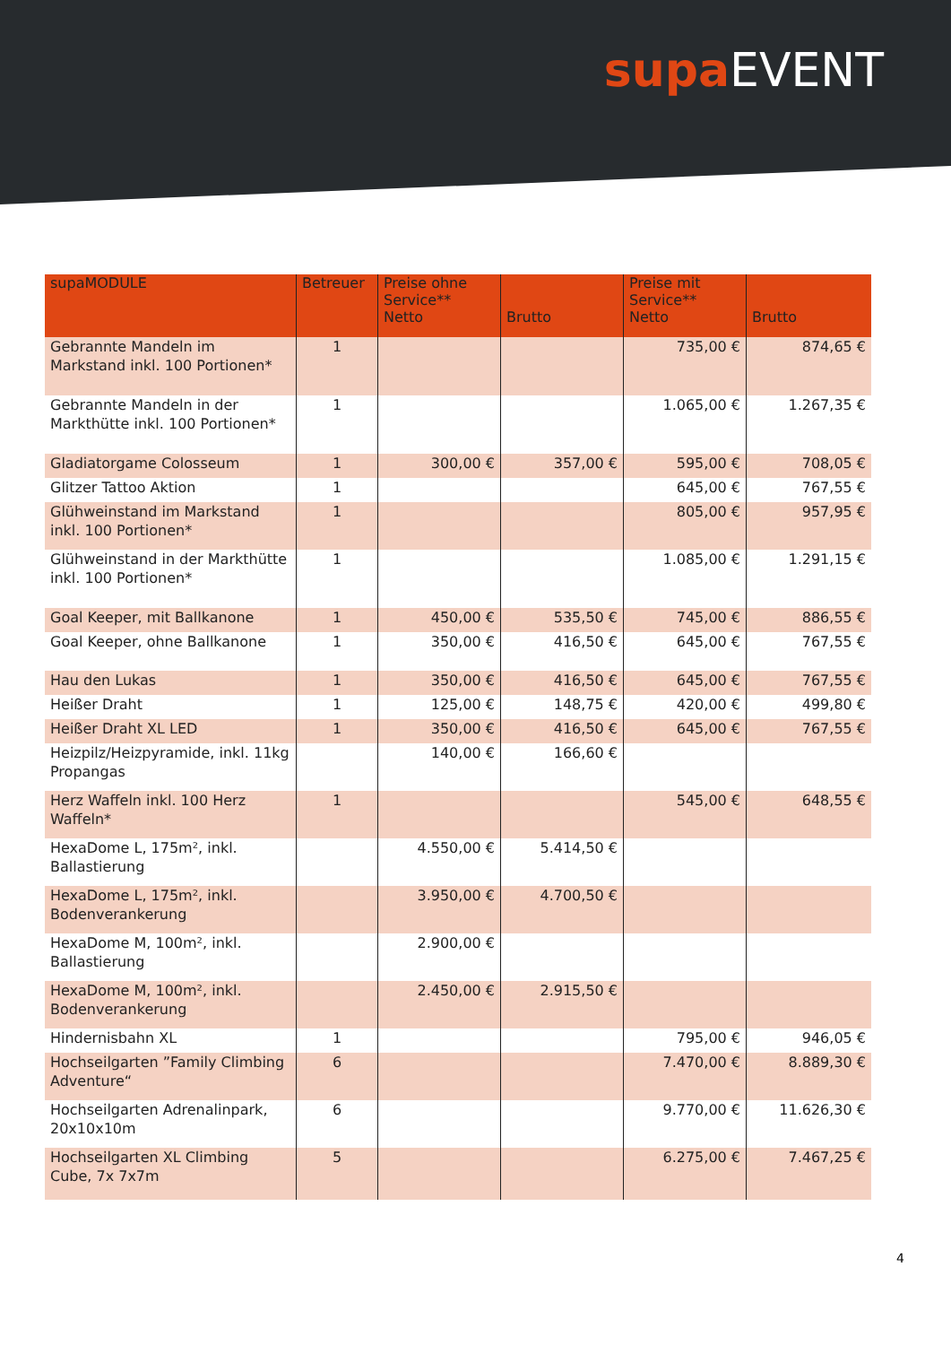supa EVENT
| supaMODULE | Betreuer | Preise ohne Service** Netto | Brutto | Preise mit Service** Netto | Brutto |
| --- | --- | --- | --- | --- | --- |
| Gebrannte Mandeln im Markstand inkl. 100 Portionen* | 1 | | | 735,00 € | 874,65 € |
| Gebrannte Mandeln in der Markthütte inkl. 100 Portionen* | 1 | | | 1.065,00 € | 1.267,35 € |
| Gladiatorgame Colosseum | 1 | 300,00 € | 357,00 € | 595,00 € | 708,05 € |
| Glitzer Tattoo Aktion | 1 | | | 645,00 € | 767,55 € |
| Glühweinstand im Markstand inkl. 100 Portionen* | 1 | | | 805,00 € | 957,95 € |
| Glühweinstand in der Markthütte inkl. 100 Portionen* | 1 | | | 1.085,00 € | 1.291,15 € |
| Goal Keeper, mit Ballkanone | 1 | 450,00 € | 535,50 € | 745,00 € | 886,55 € |
| Goal Keeper, ohne Ballkanone | 1 | 350,00 € | 416,50 € | 645,00 € | 767,55 € |
| Hau den Lukas | 1 | 350,00 € | 416,50 € | 645,00 € | 767,55 € |
| Heißer Draht | 1 | 125,00 € | 148,75 € | 420,00 € | 499,80 € |
| Heißer Draht XL LED | 1 | 350,00 € | 416,50 € | 645,00 € | 767,55 € |
| Heizpilz/Heizpyramide, inkl. 11kg Propangas | | 140,00 € | 166,60 € | | |
| Herz Waffeln inkl. 100 Herz Waffeln* | 1 | | | 545,00 € | 648,55 € |
| HexaDome L, 175m², inkl. Ballastierung | | 4.550,00 € | 5.414,50 € | | |
| HexaDome L, 175m², inkl. Bodenverankerung | | 3.950,00 € | 4.700,50 € | | |
| HexaDome M, 100m², inkl. Ballastierung | | 2.900,00 € | | | |
| HexaDome M, 100m², inkl. Bodenverankerung | | 2.450,00 € | 2.915,50 € | | |
| Hindernisbahn XL | 1 | | | 795,00 € | 946,05 € |
| Hochseilgarten ”Family Climbing Adventure“ | 6 | | | 7.470,00 € | 8.889,30 € |
| Hochseilgarten Adrenalinpark, 20x10x10m | 6 | | | 9.770,00 € | 11.626,30 € |
| Hochseilgarten XL Climbing Cube, 7x 7x7m | 5 | | | 6.275,00 € | 7.467,25 € |
4